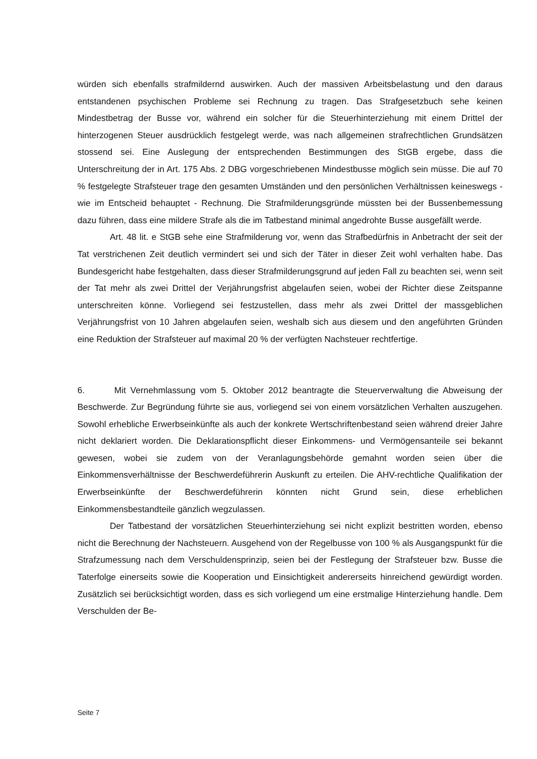würden sich ebenfalls strafmildernd auswirken. Auch der massiven Arbeitsbelastung und den daraus entstandenen psychischen Probleme sei Rechnung zu tragen. Das Strafgesetzbuch sehe keinen Mindestbetrag der Busse vor, während ein solcher für die Steuerhinterziehung mit einem Drittel der hinterzogenen Steuer ausdrücklich festgelegt werde, was nach allgemeinen strafrechtlichen Grundsätzen stossend sei. Eine Auslegung der entsprechenden Bestimmungen des StGB ergebe, dass die Unterschreitung der in Art. 175 Abs. 2 DBG vorgeschriebenen Mindestbusse möglich sein müsse. Die auf 70 % festgelegte Strafsteuer trage den gesamten Umständen und den persönlichen Verhältnissen keineswegs - wie im Entscheid behauptet - Rechnung. Die Strafmilderungsgründe müssten bei der Bussenbemessung dazu führen, dass eine mildere Strafe als die im Tatbestand minimal angedrohte Busse ausgefällt werde.
Art. 48 lit. e StGB sehe eine Strafmilderung vor, wenn das Strafbedürfnis in Anbetracht der seit der Tat verstrichenen Zeit deutlich vermindert sei und sich der Täter in dieser Zeit wohl verhalten habe. Das Bundesgericht habe festgehalten, dass dieser Strafmilderungsgrund auf jeden Fall zu beachten sei, wenn seit der Tat mehr als zwei Drittel der Verjährungsfrist abgelaufen seien, wobei der Richter diese Zeitspanne unterschreiten könne. Vorliegend sei festzustellen, dass mehr als zwei Drittel der massgeblichen Verjährungsfrist von 10 Jahren abgelaufen seien, weshalb sich aus diesem und den angeführten Gründen eine Reduktion der Strafsteuer auf maximal 20 % der verfügten Nachsteuer rechtfertige.
6. Mit Vernehmlassung vom 5. Oktober 2012 beantragte die Steuerverwaltung die Abweisung der Beschwerde. Zur Begründung führte sie aus, vorliegend sei von einem vorsätzlichen Verhalten auszugehen. Sowohl erhebliche Erwerbseinkünfte als auch der konkrete Wertschriftenbestand seien während dreier Jahre nicht deklariert worden. Die Deklarationspflicht dieser Einkommens- und Vermögensanteile sei bekannt gewesen, wobei sie zudem von der Veranlagungsbehörde gemahnt worden seien über die Einkommensverhältnisse der Beschwerdeführerin Auskunft zu erteilen. Die AHV-rechtliche Qualifikation der Erwerbseinkünfte der Beschwerdeführerin könnten nicht Grund sein, diese erheblichen Einkommensbestandteile gänzlich wegzulassen.
Der Tatbestand der vorsätzlichen Steuerhinterziehung sei nicht explizit bestritten worden, ebenso nicht die Berechnung der Nachsteuern. Ausgehend von der Regelbusse von 100 % als Ausgangspunkt für die Strafzumessung nach dem Verschuldensprinzip, seien bei der Festlegung der Strafsteuer bzw. Busse die Taterfolge einerseits sowie die Kooperation und Einsichtigkeit andererseits hinreichend gewürdigt worden. Zusätzlich sei berücksichtigt worden, dass es sich vorliegend um eine erstmalige Hinterziehung handle. Dem Verschulden der Be-
Seite 7